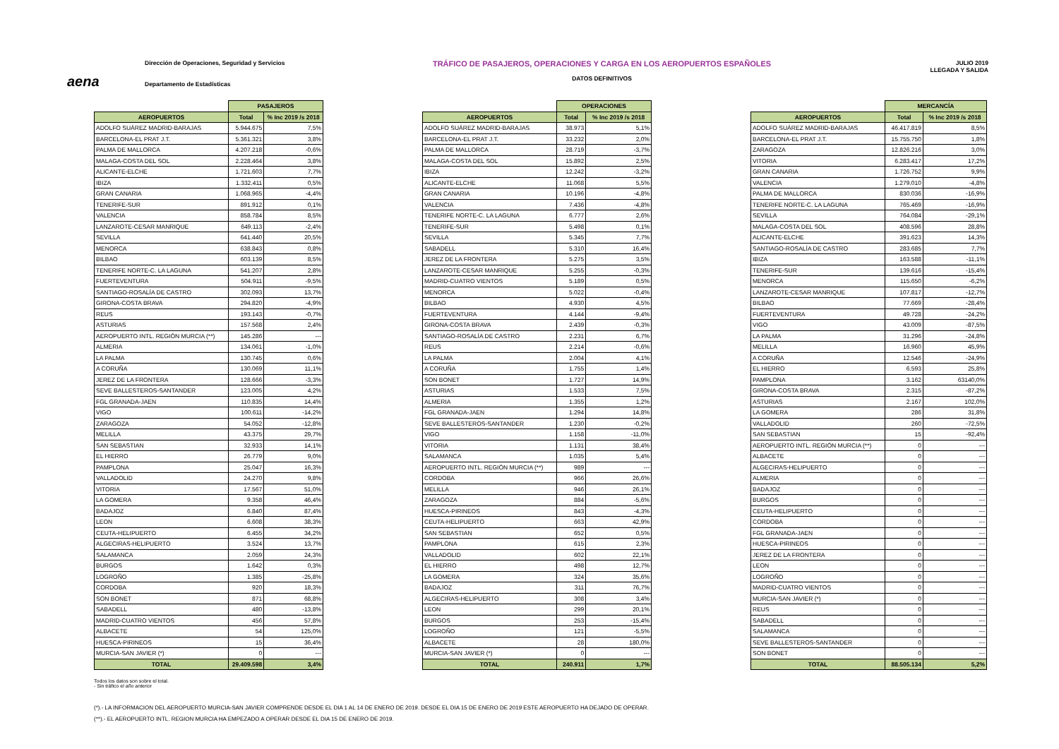aena
Dirección de Operaciones, Seguridad y Servicios
Departamento de Estadísticas
TRÁFICO DE PASAJEROS, OPERACIONES Y CARGA EN LOS AEROPUERTOS ESPAÑOLES
DATOS DEFINITIVOS
JULIO 2019
LLEGADA Y SALIDA
| | PASAJEROS | |
| AEROPUERTOS | Total | % Inc 2019 /s 2018 |
| ADOLFO SUÁREZ MADRID-BARAJAS | 5.944.675 | 7,5% |
| BARCELONA-EL PRAT J.T. | 5.361.321 | 3,8% |
| PALMA DE MALLORCA | 4.207.218 | -0,6% |
| MALAGA-COSTA DEL SOL | 2.228.464 | 3,8% |
| ALICANTE-ELCHE | 1.721.603 | 7,7% |
| IBIZA | 1.332.411 | 0,5% |
| GRAN CANARIA | 1.068.965 | -4,4% |
| TENERIFE-SUR | 891.912 | 0,1% |
| VALENCIA | 858.784 | 8,5% |
| LANZAROTE-CESAR MANRIQUE | 649.113 | -2,4% |
| SEVILLA | 641.440 | 20,5% |
| MENORCA | 638.843 | 0,8% |
| BILBAO | 603.139 | 8,5% |
| TENERIFE NORTE-C. LA LAGUNA | 541.207 | 2,8% |
| FUERTEVENTURA | 504.911 | -9,5% |
| SANTIAGO-ROSALÍA DE CASTRO | 302.093 | 13,7% |
| GIRONA-COSTA BRAVA | 294.820 | -4,9% |
| REUS | 193.143 | -0,7% |
| ASTURIAS | 157.568 | 2,4% |
| AEROPUERTO INTL. REGIÓN MURCIA (**) | 145.286 | --- |
| ALMERIA | 134.061 | -1,0% |
| LA PALMA | 130.745 | 0,6% |
| A CORUÑA | 130.069 | 11,1% |
| JEREZ DE LA FRONTERA | 128.666 | -3,3% |
| SEVE BALLESTEROS-SANTANDER | 123.005 | 4,2% |
| FGL GRANADA-JAEN | 110.835 | 14,4% |
| VIGO | 100.611 | -14,2% |
| ZARAGOZA | 54.052 | -12,8% |
| MELILLA | 43.375 | 29,7% |
| SAN SEBASTIAN | 32.933 | 14,1% |
| EL HIERRO | 26.779 | 9,0% |
| PAMPLONA | 25.047 | 16,3% |
| VALLADOLID | 24.270 | 9,8% |
| VITORIA | 17.567 | 51,0% |
| LA GOMERA | 9.358 | 46,4% |
| BADAJOZ | 6.840 | 87,4% |
| LEON | 6.608 | 38,3% |
| CEUTA-HELIPUERTO | 6.455 | 34,2% |
| ALGECIRAS-HELIPUERTO | 3.524 | 13,7% |
| SALAMANCA | 2.059 | 24,3% |
| BURGOS | 1.642 | 0,3% |
| LOGROÑO | 1.385 | -25,8% |
| CORDOBA | 920 | 18,3% |
| SON BONET | 871 | 68,8% |
| SABADELL | 480 | -13,8% |
| MADRID-CUATRO VIENTOS | 456 | 57,8% |
| ALBACETE | 54 | 125,0% |
| HUESCA-PIRINEOS | 15 | 36,4% |
| MURCIA-SAN JAVIER (*) | 0 | --- |
| TOTAL | 29.409.598 | 3,4% |
| | OPERACIONES | |
| AEROPUERTOS | Total | % Inc 2019 /s 2018 |
| ADOLFO SUÁREZ MADRID-BARAJAS | 38.973 | 5,1% |
| BARCELONA-EL PRAT J.T. | 33.232 | 2,0% |
| PALMA DE MALLORCA | 28.719 | -3,7% |
| MALAGA-COSTA DEL SOL | 15.892 | 2,5% |
| IBIZA | 12.242 | -3,2% |
| ALICANTE-ELCHE | 11.068 | 5,5% |
| GRAN CANARIA | 10.196 | -4,8% |
| VALENCIA | 7.436 | -4,8% |
| TENERIFE NORTE-C. LA LAGUNA | 6.777 | 2,6% |
| TENERIFE-SUR | 5.498 | 0,1% |
| SEVILLA | 5.345 | 7,7% |
| SABADELL | 5.310 | 16,4% |
| JEREZ DE LA FRONTERA | 5.275 | 3,5% |
| LANZAROTE-CESAR MANRIQUE | 5.255 | -0,3% |
| MADRID-CUATRO VIENTOS | 5.189 | 0,5% |
| MENORCA | 5.022 | -0,4% |
| BILBAO | 4.930 | 4,5% |
| FUERTEVENTURA | 4.144 | -9,4% |
| GIRONA-COSTA BRAVA | 2.439 | -0,3% |
| SANTIAGO-ROSALÍA DE CASTRO | 2.231 | 6,7% |
| REUS | 2.214 | -0,6% |
| LA PALMA | 2.004 | 4,1% |
| A CORUÑA | 1.755 | 1,4% |
| SON BONET | 1.727 | 14,9% |
| ASTURIAS | 1.533 | 7,5% |
| ALMERIA | 1.355 | 1,2% |
| FGL GRANADA-JAEN | 1.294 | 14,8% |
| SEVE BALLESTEROS-SANTANDER | 1.230 | -0,2% |
| VIGO | 1.158 | -11,0% |
| VITORIA | 1.131 | 38,4% |
| SALAMANCA | 1.035 | 5,4% |
| AEROPUERTO INTL. REGIÓN MURCIA (**) | 989 | --- |
| CORDOBA | 966 | 26,6% |
| MELILLA | 946 | 26,1% |
| ZARAGOZA | 884 | -5,6% |
| HUESCA-PIRINEOS | 843 | -4,3% |
| CEUTA-HELIPUERTO | 663 | 42,9% |
| SAN SEBASTIAN | 652 | 0,5% |
| PAMPLONA | 615 | 2,3% |
| VALLADOLID | 602 | 22,1% |
| EL HIERRO | 498 | 12,7% |
| LA GOMERA | 324 | 35,6% |
| BADAJOZ | 311 | 76,7% |
| ALGECIRAS-HELIPUERTO | 308 | 3,4% |
| LEON | 299 | 20,1% |
| BURGOS | 253 | -15,4% |
| LOGROÑO | 121 | -5,5% |
| ALBACETE | 28 | 180,0% |
| MURCIA-SAN JAVIER (*) | 0 | --- |
| TOTAL | 240.911 | 1,7% |
| | MERCANCÍA | |
| AEROPUERTOS | Total | % Inc 2019 /s 2018 |
| ADOLFO SUÁREZ MADRID-BARAJAS | 46.417.819 | 8,5% |
| BARCELONA-EL PRAT J.T. | 15.755.750 | 1,8% |
| ZARAGOZA | 12.826.216 | 3,0% |
| VITORIA | 6.283.417 | 17,2% |
| GRAN CANARIA | 1.726.752 | 9,9% |
| VALENCIA | 1.279.010 | -4,8% |
| PALMA DE MALLORCA | 830.036 | -16,9% |
| TENERIFE NORTE-C. LA LAGUNA | 765.469 | -16,9% |
| SEVILLA | 764.084 | -29,1% |
| MALAGA-COSTA DEL SOL | 408.596 | 28,8% |
| ALICANTE-ELCHE | 391.623 | 14,3% |
| SANTIAGO-ROSALÍA DE CASTRO | 283.685 | 7,7% |
| IBIZA | 163.588 | -11,1% |
| TENERIFE-SUR | 139.616 | -15,4% |
| MENORCA | 115.650 | -6,2% |
| LANZAROTE-CESAR MANRIQUE | 107.817 | -12,7% |
| BILBAO | 77.669 | -28,4% |
| FUERTEVENTURA | 49.728 | -24,2% |
| VIGO | 43.009 | -87,5% |
| LA PALMA | 31.296 | -24,8% |
| MELILLA | 16.960 | 45,9% |
| A CORUÑA | 12.546 | -24,9% |
| EL HIERRO | 6.593 | 25,8% |
| PAMPLONA | 3.162 | 63140,0% |
| GIRONA-COSTA BRAVA | 2.315 | -87,2% |
| ASTURIAS | 2.167 | 102,0% |
| LA GOMERA | 286 | 31,8% |
| VALLADOLID | 260 | -72,5% |
| SAN SEBASTIAN | 15 | -92,4% |
| AEROPUERTO INTL. REGIÓN MURCIA (**) | 0 | --- |
| ALBACETE | 0 | --- |
| ALGECIRAS-HELIPUERTO | 0 | --- |
| ALMERIA | 0 | --- |
| BADAJOZ | 0 | --- |
| BURGOS | 0 | --- |
| CEUTA-HELIPUERTO | 0 | --- |
| CORDOBA | 0 | --- |
| FGL GRANADA-JAEN | 0 | --- |
| HUESCA-PIRINEOS | 0 | --- |
| JEREZ DE LA FRONTERA | 0 | --- |
| LEON | 0 | --- |
| LOGROÑO | 0 | --- |
| MADRID-CUATRO VIENTOS | 0 | --- |
| MURCIA-SAN JAVIER (*) | 0 | --- |
| REUS | 0 | --- |
| SABADELL | 0 | --- |
| SALAMANCA | 0 | --- |
| SEVE BALLESTEROS-SANTANDER | 0 | --- |
| SON BONET | 0 | --- |
| TOTAL | 88.505.134 | 5,2% |
Todos los datos son sobre el total.
- Sin tráfico el año anterior
(*).- LA INFORMACION DEL AEROPUERTO MURCIA-SAN JAVIER COMPRENDE DESDE EL DIA 1 AL 14 DE ENERO DE 2019. DESDE EL DIA 15 DE ENERO DE 2019 ESTE AEROPUERTO HA DEJADO DE OPERAR.
(**).- EL AEROPUERTO INTL. REGION MURCIA HA EMPEZADO A OPERAR DESDE EL DIA 15 DE ENERO DE 2019.